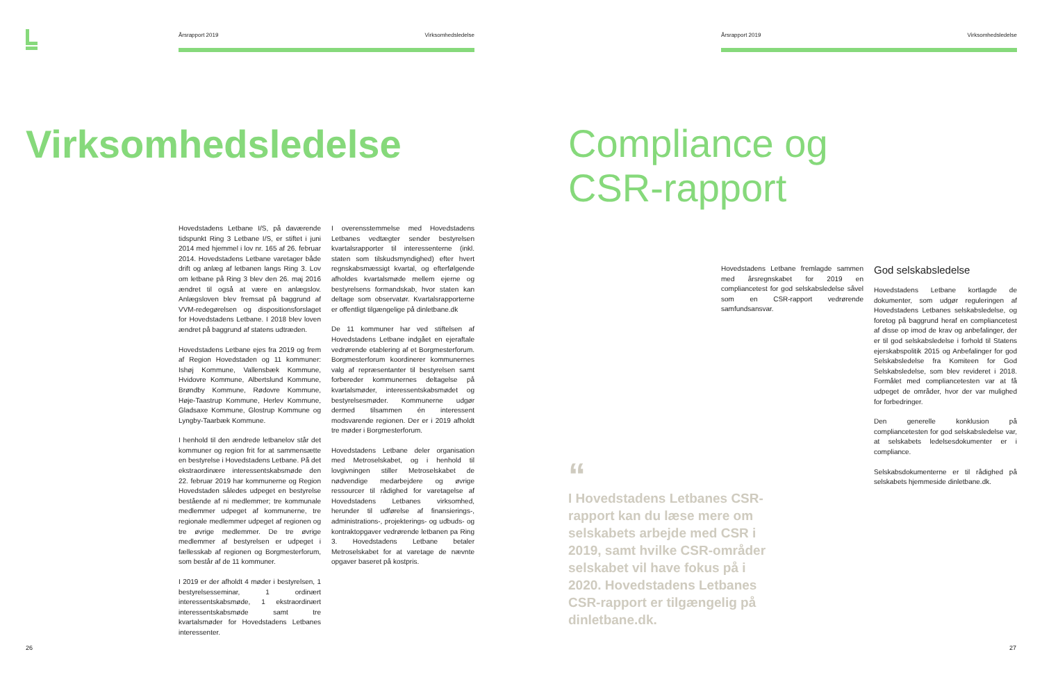Årsrapport 2019 Virksomhedsledelse
Virksomhedsledelse
Hovedstadens Letbane I/S, på daværende tidspunkt Ring 3 Letbane I/S, er stiftet i juni 2014 med hjemmel i lov nr. 165 af 26. februar 2014. Hovedstadens Letbane varetager både drift og anlæg af letbanen langs Ring 3. Lov om letbane på Ring 3 blev den 26. maj 2016 ændret til også at være en anlægslov. Anlægsloven blev fremsat på baggrund af VVM-redegørelsen og dispositionsforslaget for Hovedstadens Letbane. I 2018 blev loven ændret på baggrund af statens udtræden.
Hovedstadens Letbane ejes fra 2019 og frem af Region Hovedstaden og 11 kommuner: Ishøj Kommune, Vallensbæk Kommune, Hvidovre Kommune, Albertslund Kommune, Brøndby Kommune, Rødovre Kommune, Høje-Taastrup Kommune, Herlev Kommune, Gladsaxe Kommune, Glostrup Kommune og Lyngby-Taarbæk Kommune.
I henhold til den ændrede letbanelov står det kommuner og region frit for at sammensætte en bestyrelse i Hovedstadens Letbane. På det ekstraordinære interessentskabsmøde den 22. februar 2019 har kommunerne og Region Hovedstaden således udpeget en bestyrelse bestående af ni medlemmer; tre kommunale medlemmer udpeget af kommunerne, tre regionale medlemmer udpeget af regionen og tre øvrige medlemmer. De tre øvrige medlemmer af bestyrelsen er udpeget i fællesskab af regionen og Borgmesterforum, som består af de 11 kommuner.
I 2019 er der afholdt 4 møder i bestyrelsen, 1 bestyrelsesseminar, 1 ordinært interessentskabsmøde, 1 ekstraordinært interessentskabsmøde samt tre kvartalsmøder for Hovedstadens Letbanes interessenter.
I overensstemmelse med Hovedstadens Letbanes vedtægter sender bestyrelsen kvartalsrapporter til interessenterne (inkl. staten som tilskudsmyndighed) efter hvert regnskabsmæssigt kvartal, og efterfølgende afholdes kvartalsmøde mellem ejerne og bestyrelsens formandskab, hvor staten kan deltage som observatør. Kvartalsrapporterne er offentligt tilgængelige på dinletbane.dk
De 11 kommuner har ved stiftelsen af Hovedstadens Letbane indgået en ejeraftale vedrørende etablering af et Borgmesterforum. Borgmesterforum koordinerer kommunernes valg af repræsentanter til bestyrelsen samt forbereder kommunernes deltagelse på kvartalsmøder, interessentskabsmødet og bestyrelsesmøder. Kommunerne udgør dermed tilsammen én interessent modsvarende regionen. Der er i 2019 afholdt tre møder i Borgmesterforum.
Hovedstadens Letbane deler organisation med Metroselskabet, og i henhold til lovgivningen stiller Metroselskabet de nødvendige medarbejdere og øvrige ressourcer til rådighed for varetagelse af Hovedstadens Letbanes virksomhed, herunder til udførelse af finansierings-, administrations-, projekterings- og udbuds- og kontraktopgaver vedrørende letbanen pa Ring 3. Hovedstadens Letbane betaler Metroselskabet for at varetage de nævnte opgaver baseret på kostpris.
26
Årsrapport 2019 Virksomhedsledelse
Compliance og
CSR-rapport
Hovedstadens Letbane fremlagde sammen med årsregnskabet for 2019 en compliancetest for god selskabsledelse såvel som en CSR-rapport vedrørende samfundsansvar.
God selskabsledelse
Hovedstadens Letbane kortlagde de dokumenter, som udgør reguleringen af Hovedstadens Letbanes selskabsledelse, og foretog på baggrund heraf en compliancetest af disse op imod de krav og anbefalinger, der er til god selskabsledelse i forhold til Statens ejerskabspolitik 2015 og Anbefalinger for god Selskabsledelse fra Komiteen for God Selskabsledelse, som blev revideret i 2018. Formålet med compliancetesten var at få udpeget de områder, hvor der var mulighed for forbedringer.
Den generelle konklusion på compliancetesten for god selskabsledelse var, at selskabets ledelsesdokumenter er i compliance.
Selskabsdokumenterne er til rådighed på selskabets hjemmeside dinletbane.dk.
“
I Hovedstadens Letbanes CSR-rapport kan du læse mere om selskabets arbejde med CSR i 2019, samt hvilke CSR-områder selskabet vil have fokus på i 2020. Hovedstadens Letbanes CSR-rapport er tilgængelig på dinletbane.dk.
27